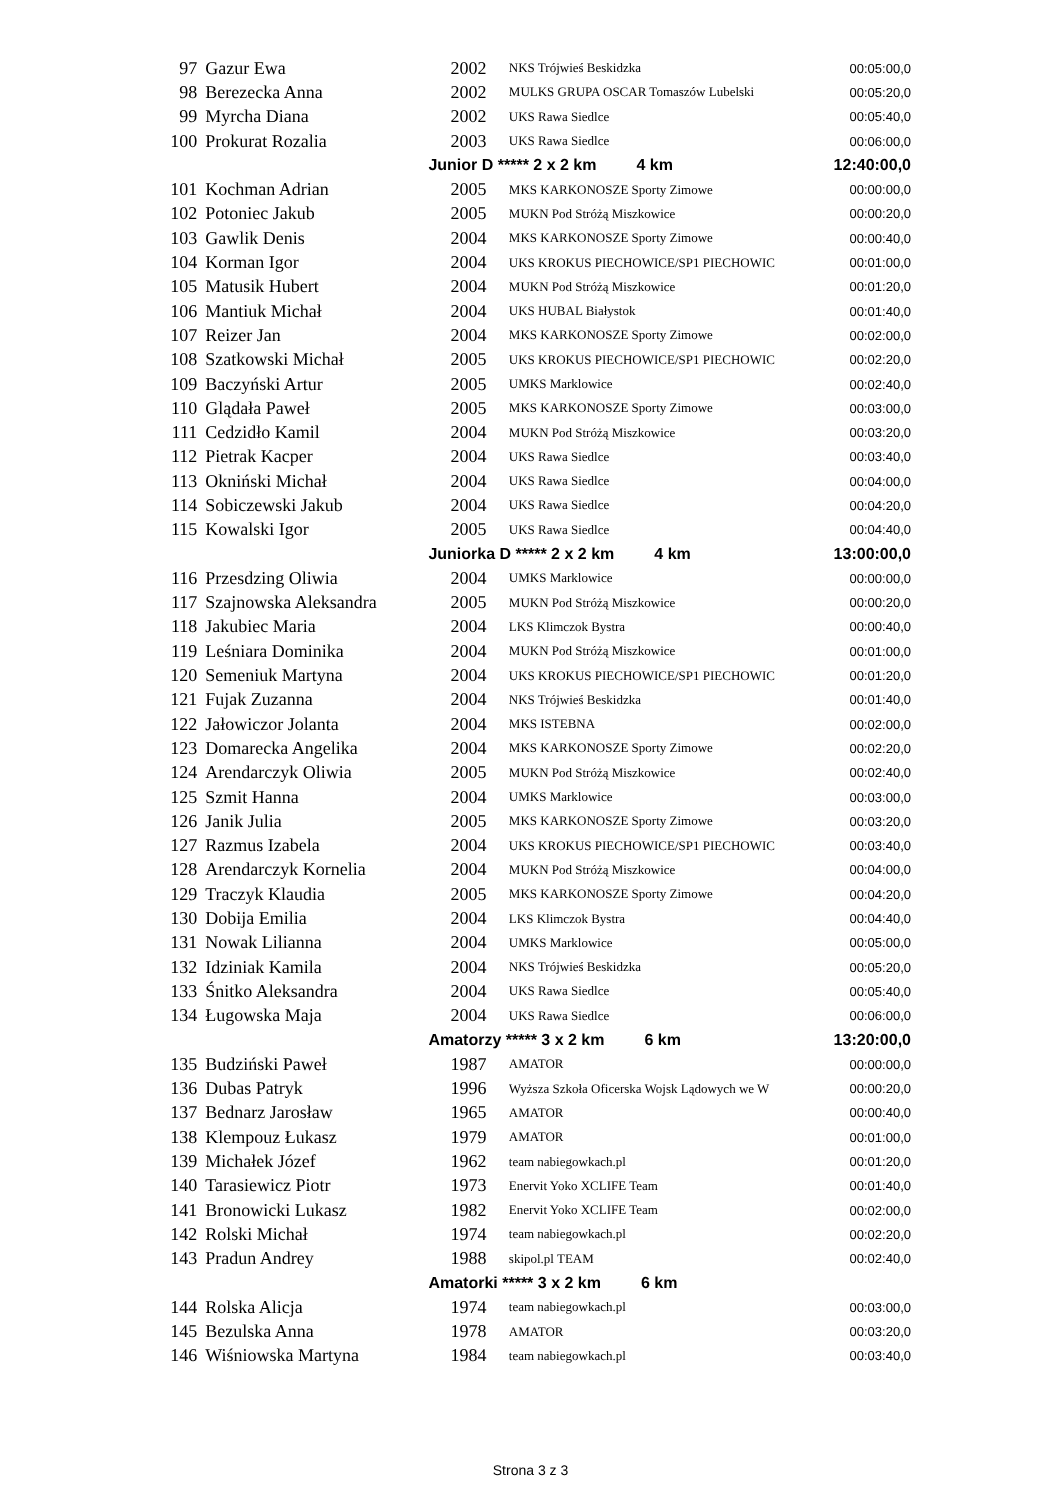| 97 | Gazur Ewa | 2002 | NKS Trójwieś Beskidzka | 00:05:00,0 |
| 98 | Berezecka Anna | 2002 | MULKS GRUPA OSCAR Tomaszów Lubelski | 00:05:20,0 |
| 99 | Myrcha Diana | 2002 | UKS Rawa Siedlce | 00:05:40,0 |
| 100 | Prokurat Rozalia | 2003 | UKS Rawa Siedlce | 00:06:00,0 |
| | | Junior D ***** 2 x 2 km 4 km | | 12:40:00,0 |
| 101 | Kochman Adrian | 2005 | MKS KARKONOSZE Sporty Zimowe | 00:00:00,0 |
| 102 | Potoniec Jakub | 2005 | MUKN Pod Stróżą Miszkowice | 00:00:20,0 |
| 103 | Gawlik Denis | 2004 | MKS KARKONOSZE Sporty Zimowe | 00:00:40,0 |
| 104 | Korman Igor | 2004 | UKS KROKUS PIECHOWICE/SP1 PIECHOWIC | 00:01:00,0 |
| 105 | Matusik Hubert | 2004 | MUKN Pod Stróżą Miszkowice | 00:01:20,0 |
| 106 | Mantiuk Michał | 2004 | UKS HUBAL Białystok | 00:01:40,0 |
| 107 | Reizer Jan | 2004 | MKS KARKONOSZE Sporty Zimowe | 00:02:00,0 |
| 108 | Szatkowski Michał | 2005 | UKS KROKUS PIECHOWICE/SP1 PIECHOWIC | 00:02:20,0 |
| 109 | Baczyński Artur | 2005 | UMKS Marklowice | 00:02:40,0 |
| 110 | Glądała Paweł | 2005 | MKS KARKONOSZE Sporty Zimowe | 00:03:00,0 |
| 111 | Cedzidło Kamil | 2004 | MUKN Pod Stróżą Miszkowice | 00:03:20,0 |
| 112 | Pietrak Kacper | 2004 | UKS Rawa Siedlce | 00:03:40,0 |
| 113 | Okniński Michał | 2004 | UKS Rawa Siedlce | 00:04:00,0 |
| 114 | Sobiczewski Jakub | 2004 | UKS Rawa Siedlce | 00:04:20,0 |
| 115 | Kowalski Igor | 2005 | UKS Rawa Siedlce | 00:04:40,0 |
| | | Juniorka D ***** 2 x 2 km 4 km | | 13:00:00,0 |
| 116 | Przesdzing Oliwia | 2004 | UMKS Marklowice | 00:00:00,0 |
| 117 | Szajnowska Aleksandra | 2005 | MUKN Pod Stróżą Miszkowice | 00:00:20,0 |
| 118 | Jakubiec Maria | 2004 | LKS Klimczok Bystra | 00:00:40,0 |
| 119 | Leśniara Dominika | 2004 | MUKN Pod Stróżą Miszkowice | 00:01:00,0 |
| 120 | Semeniuk Martyna | 2004 | UKS KROKUS PIECHOWICE/SP1 PIECHOWIC | 00:01:20,0 |
| 121 | Fujak Zuzanna | 2004 | NKS Trójwieś Beskidzka | 00:01:40,0 |
| 122 | Jałowiczor Jolanta | 2004 | MKS ISTEBNA | 00:02:00,0 |
| 123 | Domarecka Angelika | 2004 | MKS KARKONOSZE Sporty Zimowe | 00:02:20,0 |
| 124 | Arendarczyk Oliwia | 2005 | MUKN Pod Stróżą Miszkowice | 00:02:40,0 |
| 125 | Szmit Hanna | 2004 | UMKS Marklowice | 00:03:00,0 |
| 126 | Janik Julia | 2005 | MKS KARKONOSZE Sporty Zimowe | 00:03:20,0 |
| 127 | Razmus Izabela | 2004 | UKS KROKUS PIECHOWICE/SP1 PIECHOWIC | 00:03:40,0 |
| 128 | Arendarczyk Kornelia | 2004 | MUKN Pod Stróżą Miszkowice | 00:04:00,0 |
| 129 | Traczyk Klaudia | 2005 | MKS KARKONOSZE Sporty Zimowe | 00:04:20,0 |
| 130 | Dobija Emilia | 2004 | LKS Klimczok Bystra | 00:04:40,0 |
| 131 | Nowak Lilianna | 2004 | UMKS Marklowice | 00:05:00,0 |
| 132 | Idziniak Kamila | 2004 | NKS Trójwieś Beskidzka | 00:05:20,0 |
| 133 | Śnitko Aleksandra | 2004 | UKS Rawa Siedlce | 00:05:40,0 |
| 134 | Ługowska Maja | 2004 | UKS Rawa Siedlce | 00:06:00,0 |
| | | Amatorzy ***** 3 x 2 km 6 km | | 13:20:00,0 |
| 135 | Budziński Paweł | 1987 | AMATOR | 00:00:00,0 |
| 136 | Dubas Patryk | 1996 | Wyższa Szkoła Oficerska Wojsk Lądowych we W | 00:00:20,0 |
| 137 | Bednarz Jarosław | 1965 | AMATOR | 00:00:40,0 |
| 138 | Klempouz Łukasz | 1979 | AMATOR | 00:01:00,0 |
| 139 | Michałek Józef | 1962 | team nabiegowkach.pl | 00:01:20,0 |
| 140 | Tarasiewicz Piotr | 1973 | Enervit Yoko XCLIFE Team | 00:01:40,0 |
| 141 | Bronowicki Lukasz | 1982 | Enervit Yoko XCLIFE Team | 00:02:00,0 |
| 142 | Rolski Michał | 1974 | team nabiegowkach.pl | 00:02:20,0 |
| 143 | Pradun Andrey | 1988 | skipol.pl TEAM | 00:02:40,0 |
| | | Amatorki ***** 3 x 2 km 6 km | | |
| 144 | Rolska Alicja | 1974 | team nabiegowkach.pl | 00:03:00,0 |
| 145 | Bezulska Anna | 1978 | AMATOR | 00:03:20,0 |
| 146 | Wiśniowska Martyna | 1984 | team nabiegowkach.pl | 00:03:40,0 |
Strona 3 z 3